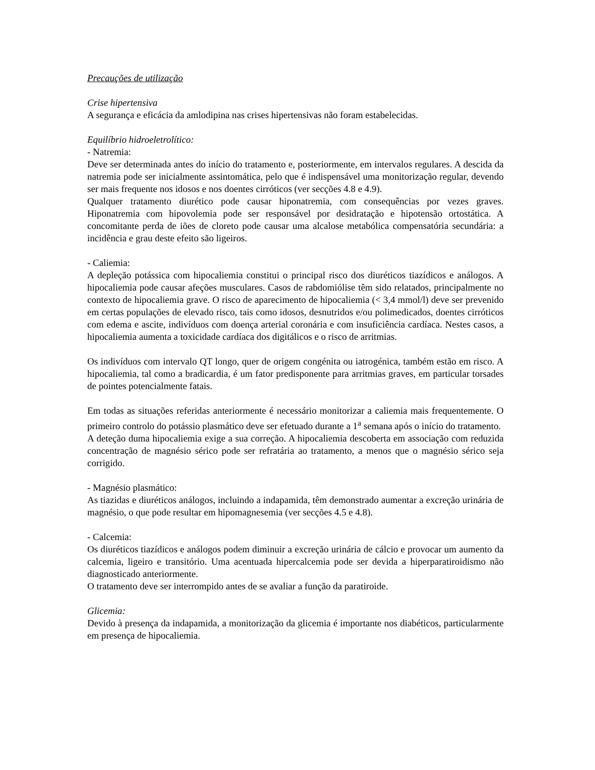Precauções de utilização
Crise hipertensiva
A segurança e eficácia da amlodipina nas crises hipertensivas não foram estabelecidas.
Equilíbrio hidroeletrolítico:
- Natremia:
Deve ser determinada antes do início do tratamento e, posteriormente, em intervalos regulares. A descida da natremia pode ser inicialmente assintomática, pelo que é indispensável uma monitorização regular, devendo ser mais frequente nos idosos e nos doentes cirróticos (ver secções 4.8 e 4.9).
Qualquer tratamento diurético pode causar hiponatremia, com consequências por vezes graves. Hiponatremia com hipovolemia pode ser responsável por desidratação e hipotensão ortostática. A concomitante perda de iões de cloreto pode causar uma alcalose metabólica compensatória secundária: a incidência e grau deste efeito são ligeiros.
- Caliemia:
A depleção potássica com hipocaliemia constitui o principal risco dos diuréticos tiazídicos e análogos. A hipocaliemia pode causar afeções musculares. Casos de rabdomiólise têm sido relatados, principalmente no contexto de hipocaliemia grave. O risco de aparecimento de hipocaliemia (< 3,4 mmol/l) deve ser prevenido em certas populações de elevado risco, tais como idosos, desnutridos e/ou polimedicados, doentes cirróticos com edema e ascite, indivíduos com doença arterial coronária e com insuficiência cardíaca. Nestes casos, a hipocaliemia aumenta a toxicidade cardíaca dos digitálicos e o risco de arritmias.
Os indivíduos com intervalo QT longo, quer de origem congénita ou iatrogénica, também estão em risco. A hipocaliemia, tal como a bradicardia, é um fator predisponente para arritmias graves, em particular torsades de pointes potencialmente fatais.
Em todas as situações referidas anteriormente é necessário monitorizar a caliemia mais frequentemente. O primeiro controlo do potássio plasmático deve ser efetuado durante a 1<sup>a</sup> semana após o início do tratamento.
A deteção duma hipocaliemia exige a sua correção. A hipocaliemia descoberta em associação com reduzida concentração de magnésio sérico pode ser refratária ao tratamento, a menos que o magnésio sérico seja corrigido.
- Magnésio plasmático:
As tiazidas e diuréticos análogos, incluindo a indapamida, têm demonstrado aumentar a excreção urinária de magnésio, o que pode resultar em hipomagnesemia (ver secções 4.5 e 4.8).
- Calcemia:
Os diuréticos tiazídicos e análogos podem diminuir a excreção urinária de cálcio e provocar um aumento da calcemia, ligeiro e transitório. Uma acentuada hipercalcemia pode ser devida a hiperparatiroidismo não diagnosticado anteriormente.
O tratamento deve ser interrompido antes de se avaliar a função da paratiroide.
Glicemia:
Devido à presença da indapamida, a monitorização da glicemia é importante nos diabéticos, particularmente em presença de hipocaliemia.